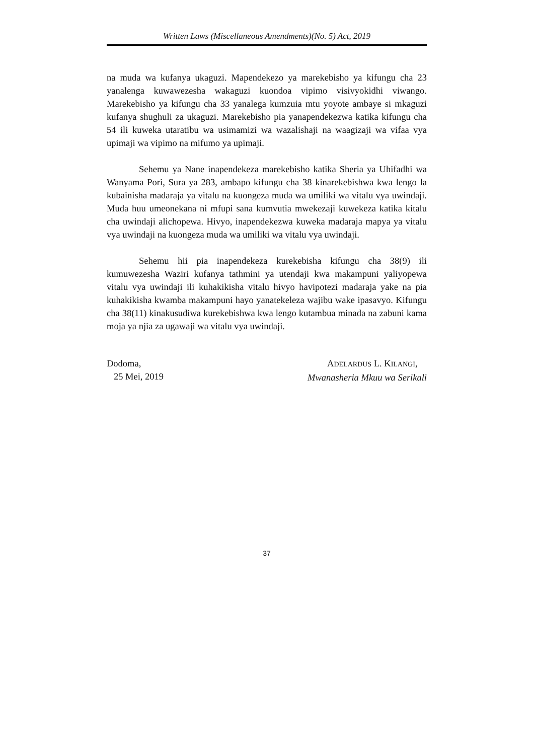Written Laws (Miscellaneous Amendments)(No. 5) Act, 2019
na muda wa kufanya ukaguzi. Mapendekezo ya marekebisho ya kifungu cha 23 yanalenga kuwawezesha wakaguzi kuondoa vipimo visivyokidhi viwango. Marekebisho ya kifungu cha 33 yanalega kumzuia mtu yoyote ambaye si mkaguzi kufanya shughuli za ukaguzi. Marekebisho pia yanapendekezwa katika kifungu cha 54 ili kuweka utaratibu wa usimamizi wa wazalishaji na waagizaji wa vifaa vya upimaji wa vipimo na mifumo ya upimaji.
Sehemu ya Nane inapendekeza marekebisho katika Sheria ya Uhifadhi wa Wanyama Pori, Sura ya 283, ambapo kifungu cha 38 kinarekebishwa kwa lengo la kubainisha madaraja ya vitalu na kuongeza muda wa umiliki wa vitalu vya uwindaji. Muda huu umeonekana ni mfupi sana kumvutia mwekezaji kuwekeza katika kitalu cha uwindaji alichopewa. Hivyo, inapendekezwa kuweka madaraja mapya ya vitalu vya uwindaji na kuongeza muda wa umiliki wa vitalu vya uwindaji.
Sehemu hii pia inapendekeza kurekebisha kifungu cha 38(9) ili kumuwezesha Waziri kufanya tathmini ya utendaji kwa makampuni yaliyopewa vitalu vya uwindaji ili kuhakikisha vitalu hivyo havipotezi madaraja yake na pia kuhakikisha kwamba makampuni hayo yanatekeleza wajibu wake ipasavyo. Kifungu cha 38(11) kinakusudiwa kurekebishwa kwa lengo kutambua minada na zabuni kama moja ya njia za ugawaji wa vitalu vya uwindaji.
Dodoma,
25 Mei, 2019
ADELARDUS L. KILANGI,
Mwanasheria Mkuu wa Serikali
37